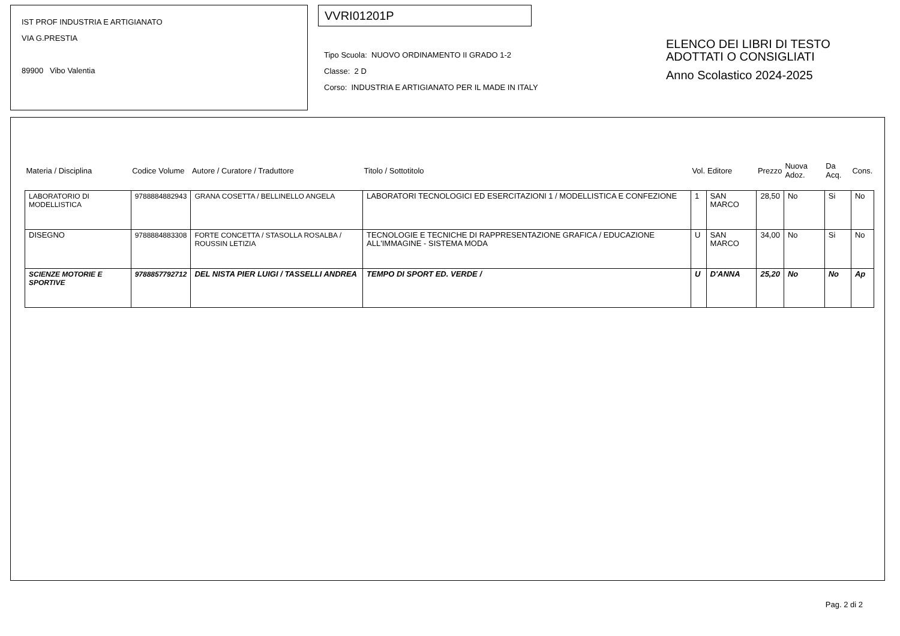IST PROF INDUSTRIA E ARTIGIANATO
VIA G.PRESTIA
89900 Vibo Valentia
VVRI01201P
Tipo Scuola: NUOVO ORDINAMENTO II GRADO 1-2
Classe: 2 D
Corso: INDUSTRIA E ARTIGIANATO PER IL MADE IN ITALY
ELENCO DEI LIBRI DI TESTO
ADOTTATI O CONSIGLIATI
Anno Scolastico 2024-2025
| Materia / Disciplina | Codice Volume | Autore / Curatore / Traduttore | Titolo / Sottotitolo | Vol. | Editore | Prezzo | Nuova Adoz. | Da Acq. | Cons. |
| --- | --- | --- | --- | --- | --- | --- | --- | --- | --- |
| LABORATORIO DI MODELLISTICA | 9788884882943 | GRANA COSETTA / BELLINELLO ANGELA | LABORATORI TECNOLOGICI ED ESERCITAZIONI 1 / MODELLISTICA E CONFEZIONE | 1 | SAN MARCO | 28,50 | No | Si | No |
| DISEGNO | 9788884883308 | FORTE CONCETTA / STASOLLA ROSALBA / ROUSSIN LETIZIA | TECNOLOGIE E TECNICHE DI RAPPRESENTAZIONE GRAFICA / EDUCAZIONE ALL'IMMAGINE - SISTEMA MODA | U | SAN MARCO | 34,00 | No | Si | No |
| SCIENZE MOTORIE E SPORTIVE | 9788857792712 | DEL NISTA PIER LUIGI / TASSELLI ANDREA | TEMPO DI SPORT ED. VERDE / | U | D'ANNA | 25,20 | No | No | Ap |
Pag. 2 di 2